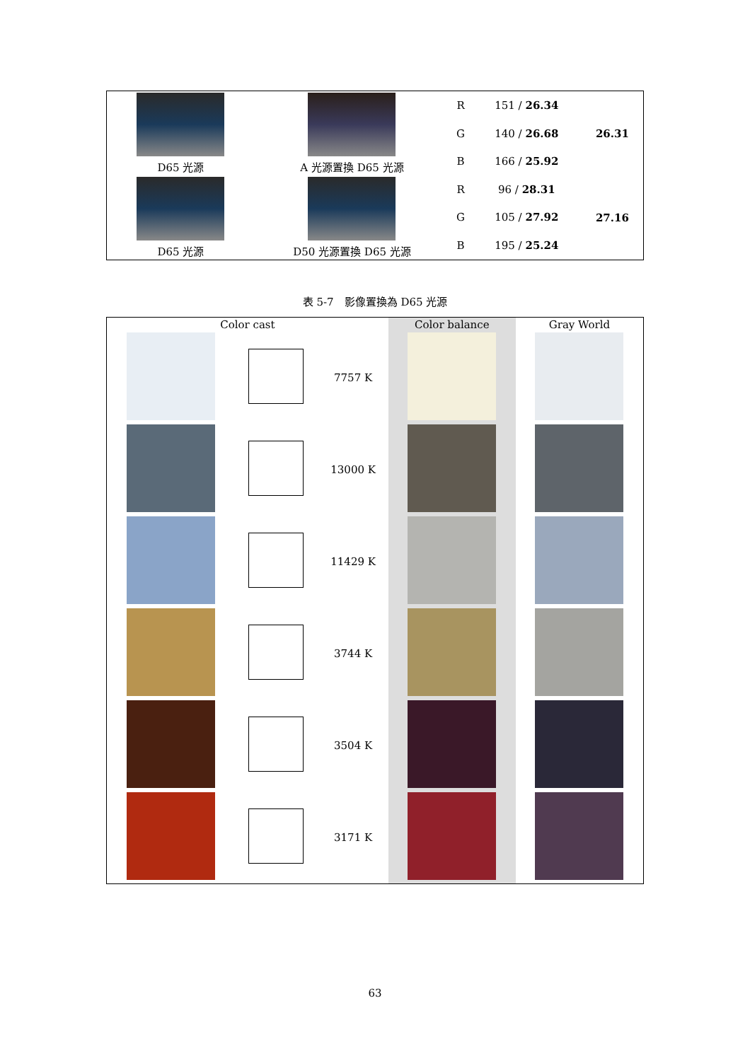| D65 光源 | A 光源置換 D65 光源 | R | 151 / 26.34 | 26.31 |
| | | G | 140 / 26.68 | |
| | | B | 166 / 25.92 | |
| D65 光源 | D50 光源置換 D65 光源 | R | 96 / 28.31 | 27.16 |
| | | G | 105 / 27.92 | |
| | | B | 195 / 25.24 | |
表 5-7　影像置換為 D65 光源
| Color cast | | | Color balance | Gray World |
| --- | --- | --- | --- | --- |
| | | 7757 K | | |
| | | 13000 K | | |
| | | 11429 K | | |
| | | 3744 K | | |
| | | 3504 K | | |
| | | 3171 K | | |
63